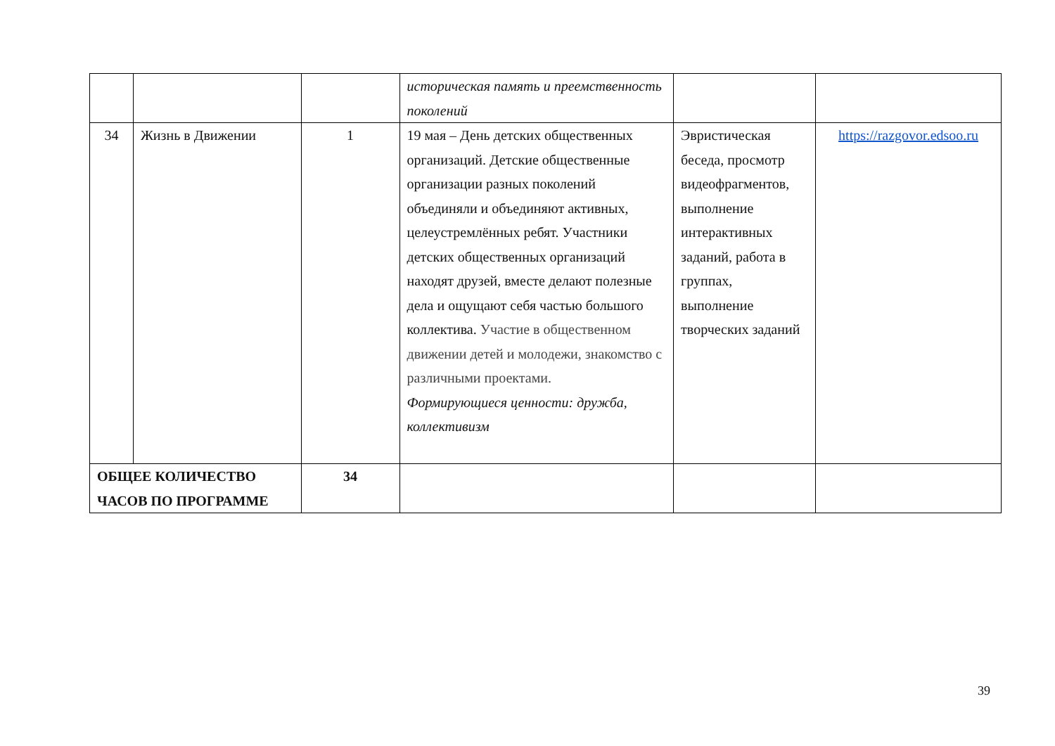| | | | историческая память и преемственность поколений | | |
| 34 | Жизнь в Движении | 1 | 19 мая – День детских общественных организаций. Детские общественные организации разных поколений объединяли и объединяют активных, целеустремлённых ребят. Участники детских общественных организаций находят друзей, вместе делают полезные дела и ощущают себя частью большого коллектива. Участие в общественном движении детей и молодежи, знакомство с различными проектами. Формирующиеся ценности: дружба, коллективизм | Эвристическая беседа, просмотр видеофрагментов, выполнение интерактивных заданий, работа в группах, выполнение творческих заданий | https://razgovor.edsoo.ru |
| ОБЩЕЕ КОЛИЧЕСТВО ЧАСОВ ПО ПРОГРАММЕ | | 34 | | | |
39